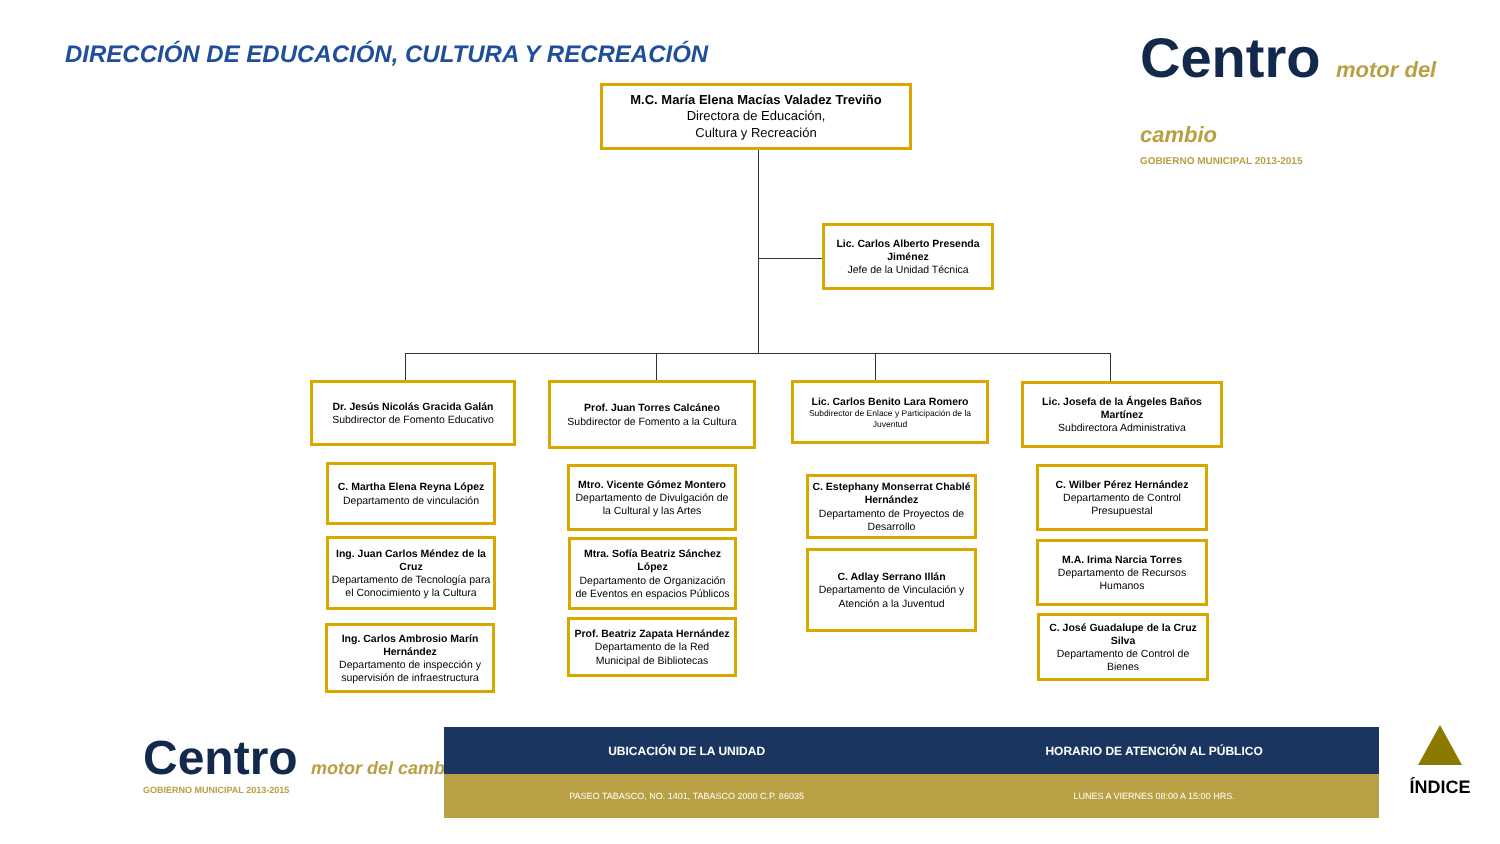DIRECCIÓN DE EDUCACIÓN, CULTURA Y RECREACIÓN
Centro motor del cambio
GOBIERNO MUNICIPAL 2013-2015
M.C. María Elena Macías Valadez Treviño
Directora de Educación,
Cultura y Recreación
Lic. Carlos Alberto Presenda Jiménez
Jefe de la Unidad Técnica
Dr. Jesús Nicolás Gracida Galán
Subdirector de Fomento Educativo
Prof. Juan Torres Calcáneo
Subdirector de Fomento a la Cultura
Lic. Carlos Benito Lara Romero
Subdirector de Enlace y Participación de la Juventud
Lic. Josefa de la Ángeles Baños Martínez
Subdirectora Administrativa
C. Martha Elena Reyna López
Departamento de vinculación
Ing. Juan Carlos Méndez de la Cruz
Departamento de Tecnología para el Conocimiento y la Cultura
Ing. Carlos Ambrosio Marín Hernández
Departamento de inspección y supervisión de infraestructura
Mtro. Vicente Gómez Montero
Departamento de Divulgación de la Cultural y las Artes
Mtra. Sofía Beatriz Sánchez López
Departamento de Organización de Eventos en espacios Públicos
Prof. Beatriz Zapata Hernández
Departamento de la Red Municipal de Bibliotecas
C. Estephany Monserrat Chablé Hernández
Departamento de Proyectos de Desarrollo
C. Adlay Serrano Illán
Departamento de Vinculación y Atención a la Juventud
C. Wilber Pérez Hernández
Departamento de Control Presupuestal
M.A. Irima Narcia Torres
Departamento de Recursos Humanos
C. José Guadalupe de la Cruz Silva
Departamento de Control de Bienes
Centro motor del cambio
GOBIERNO MUNICIPAL 2013-2015
| UBICACIÓN DE LA UNIDAD | HORARIO DE ATENCIÓN AL PÚBLICO |
| --- | --- |
| PASEO TABASCO, NO. 1401, TABASCO 2000 C.P. 86035 | LUNES A VIERNES 08:00 A 15:00 HRS. |
ÍNDICE